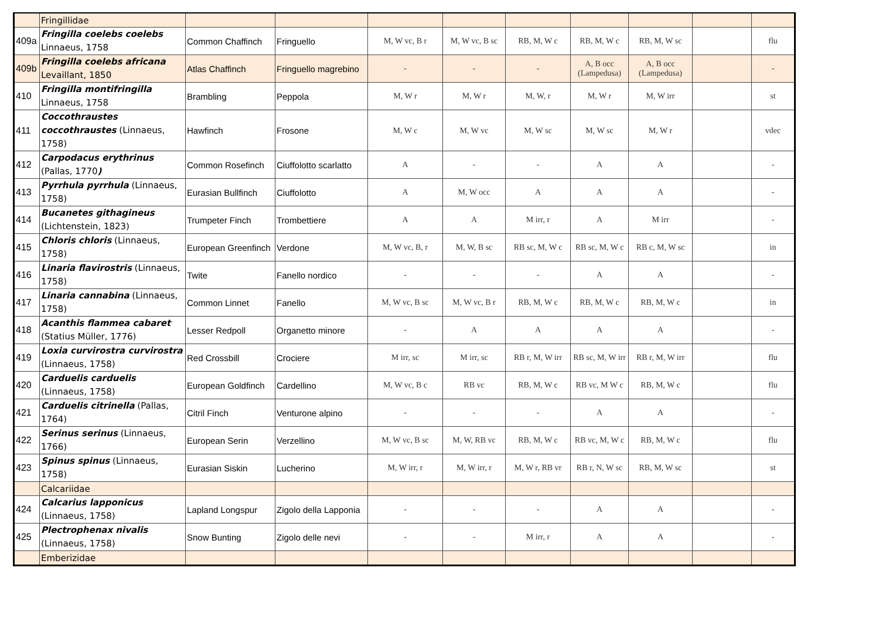| | Fringillidae | | | | | | | | | |
| 409a | Fringilla coelebs coelebs Linnaeus, 1758 | Common Chaffinch | Fringuello | M, W vc, B r | M, W vc, B sc | RB, M, W c | RB, M, W c | RB, M, W sc | | flu |
| 409b | Fringilla coelebs africana Levaillant, 1850 | Atlas Chaffinch | Fringuello magrebino | - | - | - | A, B occ (Lampedusa) | A, B occ (Lampedusa) | | - |
| 410 | Fringilla montifringilla Linnaeus, 1758 | Brambling | Peppola | M, W r | M, W r | M, W, r | M, W r | M, W irr | | st |
| 411 | Coccothraustes coccothraustes (Linnaeus, 1758) | Hawfinch | Frosone | M, W c | M, W vc | M, W sc | M, W sc | M, W r | | vdec |
| 412 | Carpodacus erythrinus (Pallas, 1770 ) | Common Rosefinch | Ciuffolotto scarlatto | A | - | - | A | A | | - |
| 413 | Pyrrhula pyrrhula (Linnaeus, 1758) | Eurasian Bullfinch | Ciuffolotto | A | M, W occ | A | A | A | | - |
| 414 | Bucanetes githagineus (Lichtenstein, 1823) | Trumpeter Finch | Trombettiere | A | A | M irr, r | A | M irr | | - |
| 415 | Chloris chloris (Linnaeus, 1758) | European Greenfinch | Verdone | M, W vc, B, r | M, W, B sc | RB sc, M, W c | RB sc, M, W c | RB c, M, W sc | | in |
| 416 | Linaria flavirostris (Linnaeus, 1758) | Twite | Fanello nordico | - | - | - | A | A | | - |
| 417 | Linaria cannabina (Linnaeus, 1758) | Common Linnet | Fanello | M, W vc, B sc | M, W vc, B r | RB, M, W c | RB, M, W c | RB, M, W c | | in |
| 418 | Acanthis flammea cabaret (Statius Müller, 1776) | Lesser Redpoll | Organetto minore | - | A | A | A | A | | - |
| 419 | Loxia curvirostra curvirostra (Linnaeus, 1758) | Red Crossbill | Crociere | M irr, sc | M irr, sc | RB r, M, W irr | RB sc, M, W irr | RB r, M, W irr | | flu |
| 420 | Carduelis carduelis (Linnaeus, 1758) | European Goldfinch | Cardellino | M, W vc, B c | RB vc | RB, M, W c | RB vc, M W c | RB, M, W c | | flu |
| 421 | Carduelis citrinella (Pallas, 1764) | Citril Finch | Venturone alpino | - | - | - | A | A | | - |
| 422 | Serinus serinus (Linnaeus, 1766) | European Serin | Verzellino | M, W vc, B sc | M, W, RB vc | RB, M, W c | RB vc, M, W c | RB, M, W c | | flu |
| 423 | Spinus spinus (Linnaeus, 1758) | Eurasian Siskin | Lucherino | M, W irr, r | M, W irr, r | M, W r, RB vr | RB r, N, W sc | RB, M, W sc | | st |
| | Calcariidae | | | | | | | | | |
| 424 | Calcarius lapponicus (Linnaeus, 1758) | Lapland Longspur | Zigolo della Lapponia | - | - | - | A | A | | - |
| 425 | Plectrophenax nivalis (Linnaeus, 1758) | Snow Bunting | Zigolo delle nevi | - | - | M irr, r | A | A | | - |
| | Emberizidae | | | | | | | | | |